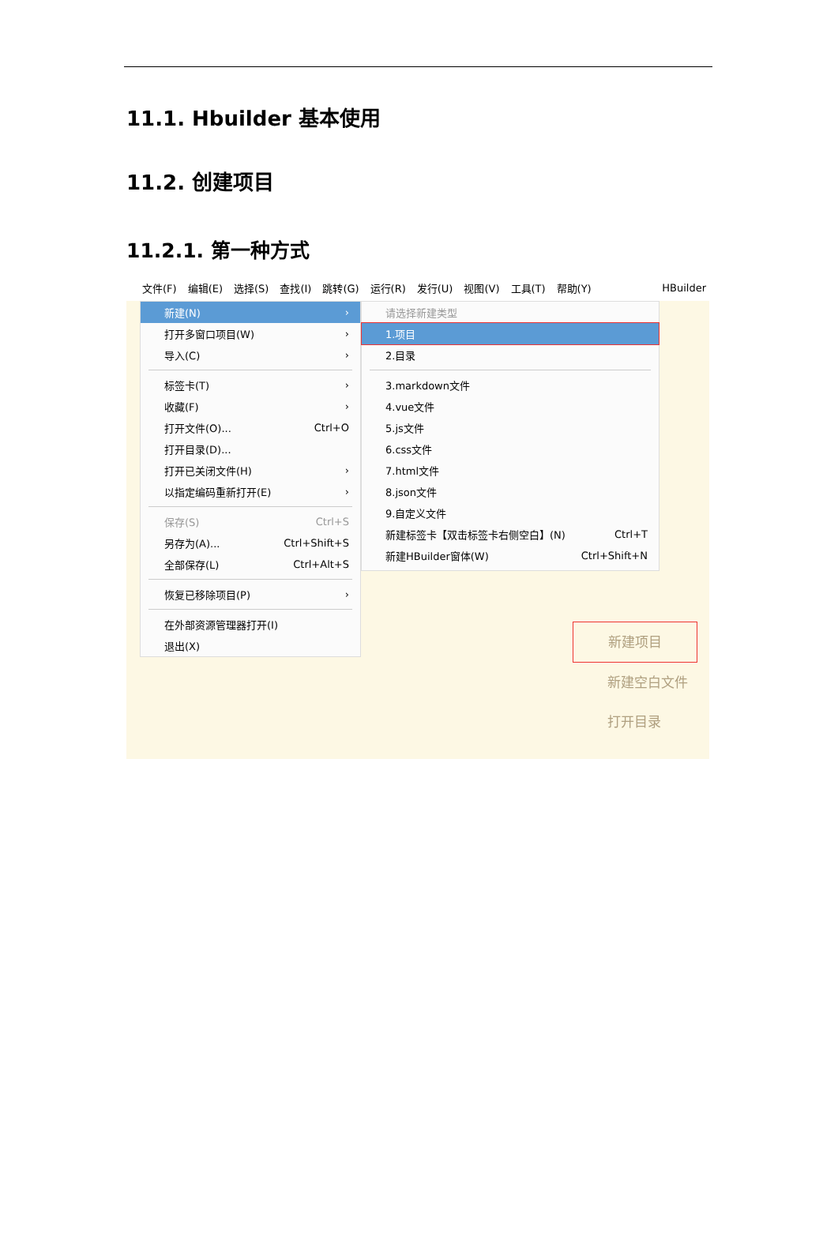11.1. Hbuilder 基本使用
11.2. 创建项目
11.2.1. 第一种方式
文件(F) 编辑(E) 选择(S) 查找(I) 跳转(G) 运行(R) 发行(U) 视图(V) 工具(T) 帮助(Y) HBuilder
新建(N) ›
打开多窗口项目(W) ›
导入(C) ›
标签卡(T) ›
收藏(F) ›
打开文件(O)... Ctrl+O
打开目录(D)...
打开已关闭文件(H) ›
以指定编码重新打开(E) ›
保存(S) Ctrl+S
另存为(A)... Ctrl+Shift+S
全部保存(L) Ctrl+Alt+S
恢复已移除项目(P) ›
在外部资源管理器打开(I)
退出(X)
请选择新建类型
1.项目
2.目录
3.markdown文件
4.vue文件
5.js文件
6.css文件
7.html文件
8.json文件
9.自定义文件
新建标签卡【双击标签卡右侧空白】(N) Ctrl+T
新建HBuilder窗体(W) Ctrl+Shift+N
新建项目
新建空白文件
打开目录